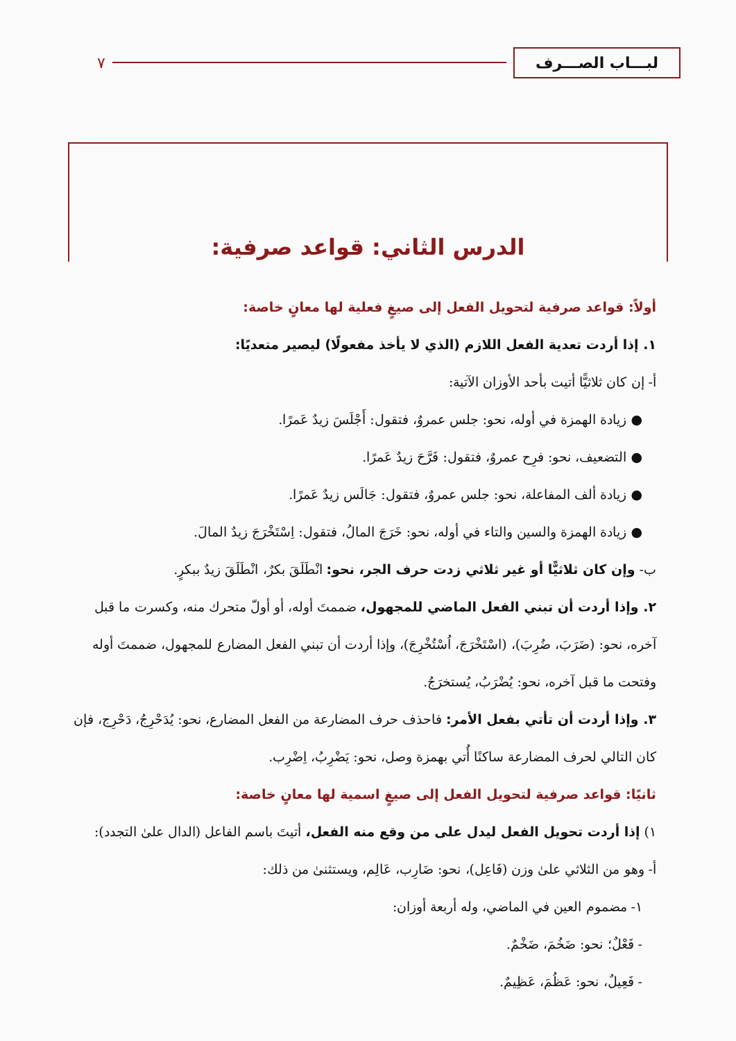لبـــاب الصـــرف
٧
الدرس الثاني: قواعد صرفية:
أولاً: قواعد صرفية لتحويل الفعل إلى صيغٍ فعلية لها معانٍ خاصة:
١. إذا أردت تعدية الفعل اللازم (الذي لا يأخذ مفعولًا) ليصير متعديًا:
أ- إن كان ثلاثيًّا أتيت بأحد الأوزان الآتية:
● زيادة الهمزة في أوله، نحو: جلس عمروٌ، فتقول: أَجْلَسَ زيدٌ عَمرًا.
● التضعيف، نحو: فرِح عمروٌ، فتقول: فَرَّحَ زيدٌ عَمرًا.
● زيادة ألف المفاعلة، نحو: جلس عمروٌ، فتقول: جَالَس زيدٌ عَمرًا.
● زيادة الهمزة والسين والتاء في أوله، نحو: خَرَجَ المالُ، فتقول: اِسْتَخْرَجَ زيدٌ المالَ.
ب- وإن كان ثلاثيًّا أو غير ثلاثي زدت حرف الجر، نحو: انْطَلَقَ بكرٌ، انْطَلَقَ زيدٌ ببكرٍ.
٢. وإذا أردت أن تبني الفعل الماضي للمجهول، ضممتَ أوله، أو أولّ متحرك منه، وكسرت ما قبل آخره، نحو: (ضَرَبَ، ضُرِبَ)، (اسْتَخْرَجَ، اُسْتُخْرِجَ)، وإذا أردت أن تبني الفعل المضارع للمجهول، ضممتَ أوله وفتحت ما قبل آخره، نحو: يُضْرَبُ، يُستخرَجُ.
٣. وإذا أردت أن تأتي بفعل الأمر: فاحذف حرف المضارعة من الفعل المضارع، نحو: يُدَحْرِجُ، دَحْرِج، فإن كان التالي لحرف المضارعة ساكنًا أُتي بهمزة وصل، نحو: يَضْرِبُ، اِضْرِب.
ثانيًا: قواعد صرفية لتحويل الفعل إلى صيغٍ اسمية لها معانٍ خاصة:
١) إذا أردت تحويل الفعل ليدل على من وقع منه الفعل، أتيتَ باسم الفاعل (الدال علىٰ التجدد):
أ- وهو من الثلاثي علىٰ وزن (فَاعِل)، نحو: ضَارِب، عَالِم، ويستثنىٰ من ذلك:
١- مضموم العين في الماضي، وله أربعة أوزان:
- فَعْلٌ؛ نحو: ضَخُمَ، ضَخْمٌ.
- فَعِيلٌ، نحو: عَظُمَ، عَظِيمٌ.